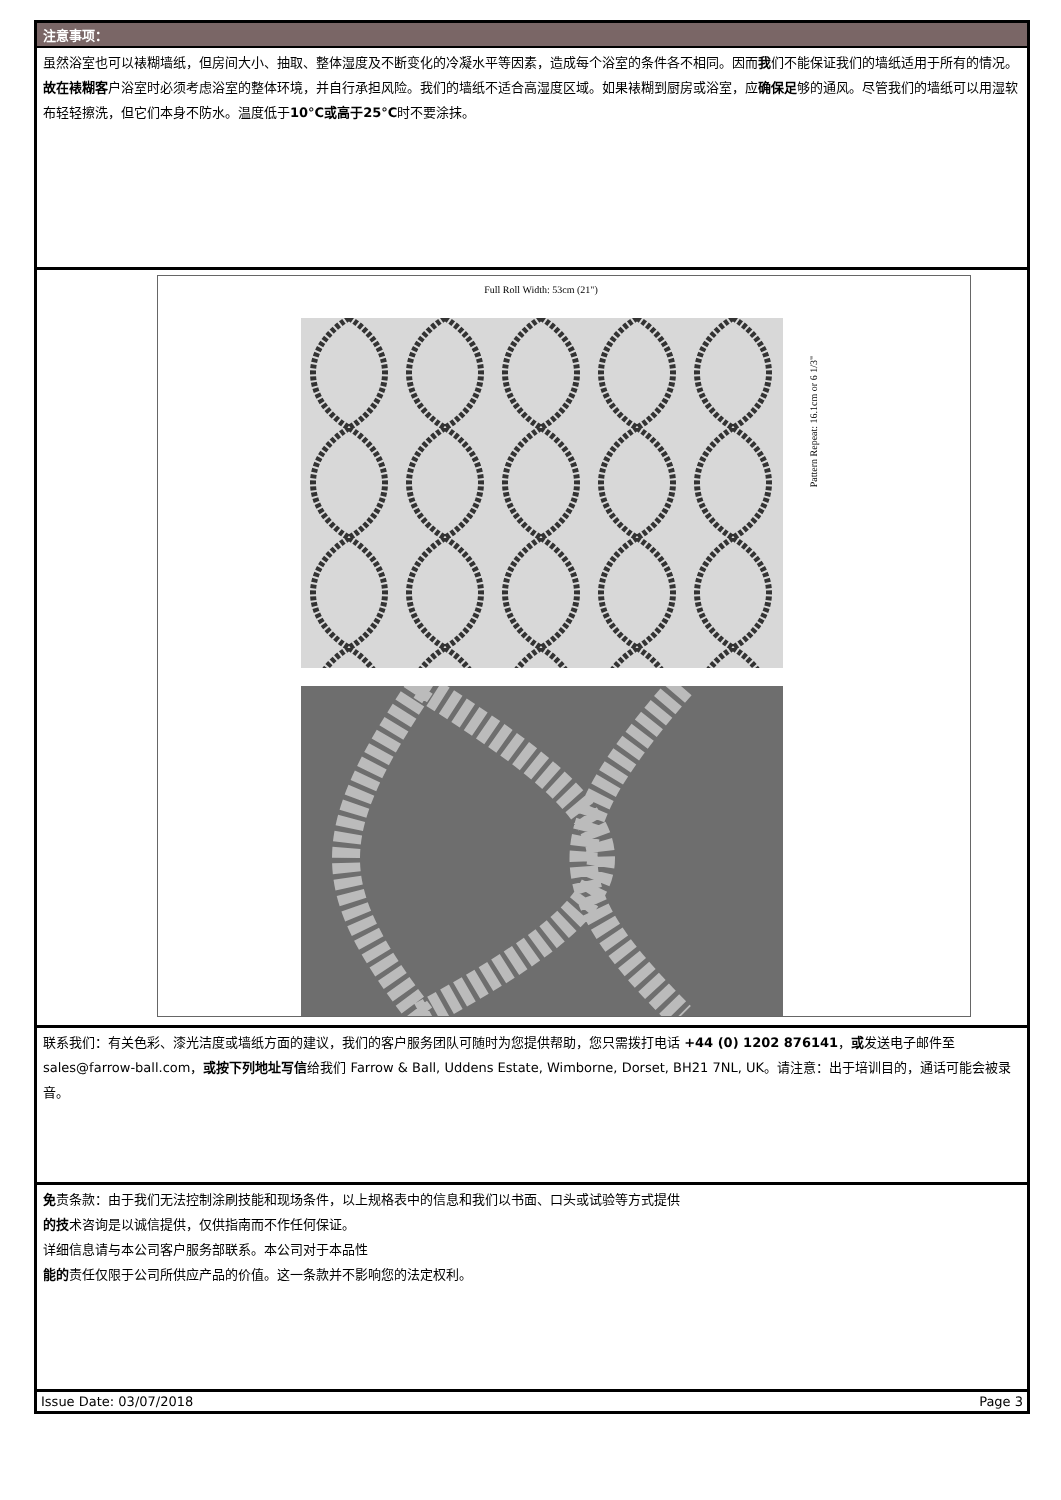注意事项：
虽然浴室也可以裱糊墙纸，但房间大小、抽取、整体湿度及不断变化的冷凝水平等因素，造成每个浴室的条件各不相同。因而我们不能保证我们的墙纸适用于所有的情况。
故在裱糊客户浴室时必须考虑浴室的整体环境，并自行承担风险。我们的墙纸不适合高湿度区域。如果裱糊到厨房或浴室，应确保足够的通风。尽管我们的墙纸可以用湿软布轻轻擦洗，但它们本身不防水。温度低于10°C或高于25°C时不要涂抹。
Full Roll Width: 53cm (21")
Pattern Repeat: 16.1cm or 6 1/3"
联系我们：有关色彩、漆光洁度或墙纸方面的建议，我们的客户服务团队可随时为您提供帮助，您只需拨打电话 +44 (0) 1202 876141，或发送电子邮件至 sales@farrow-ball.com，或按下列地址写信给我们 Farrow & Ball, Uddens Estate, Wimborne, Dorset, BH21 7NL, UK。请注意：出于培训目的，通话可能会被录音。
免责条款：由于我们无法控制涂刷技能和现场条件，以上规格表中的信息和我们以书面、口头或试验等方式提供
的技术咨询是以诚信提供，仅供指南而不作任何保证。
详细信息请与本公司客户服务部联系。本公司对于本品性
能的责任仅限于公司所供应产品的价值。这一条款并不影响您的法定权利。
Issue Date: 03/07/2018 Page 3